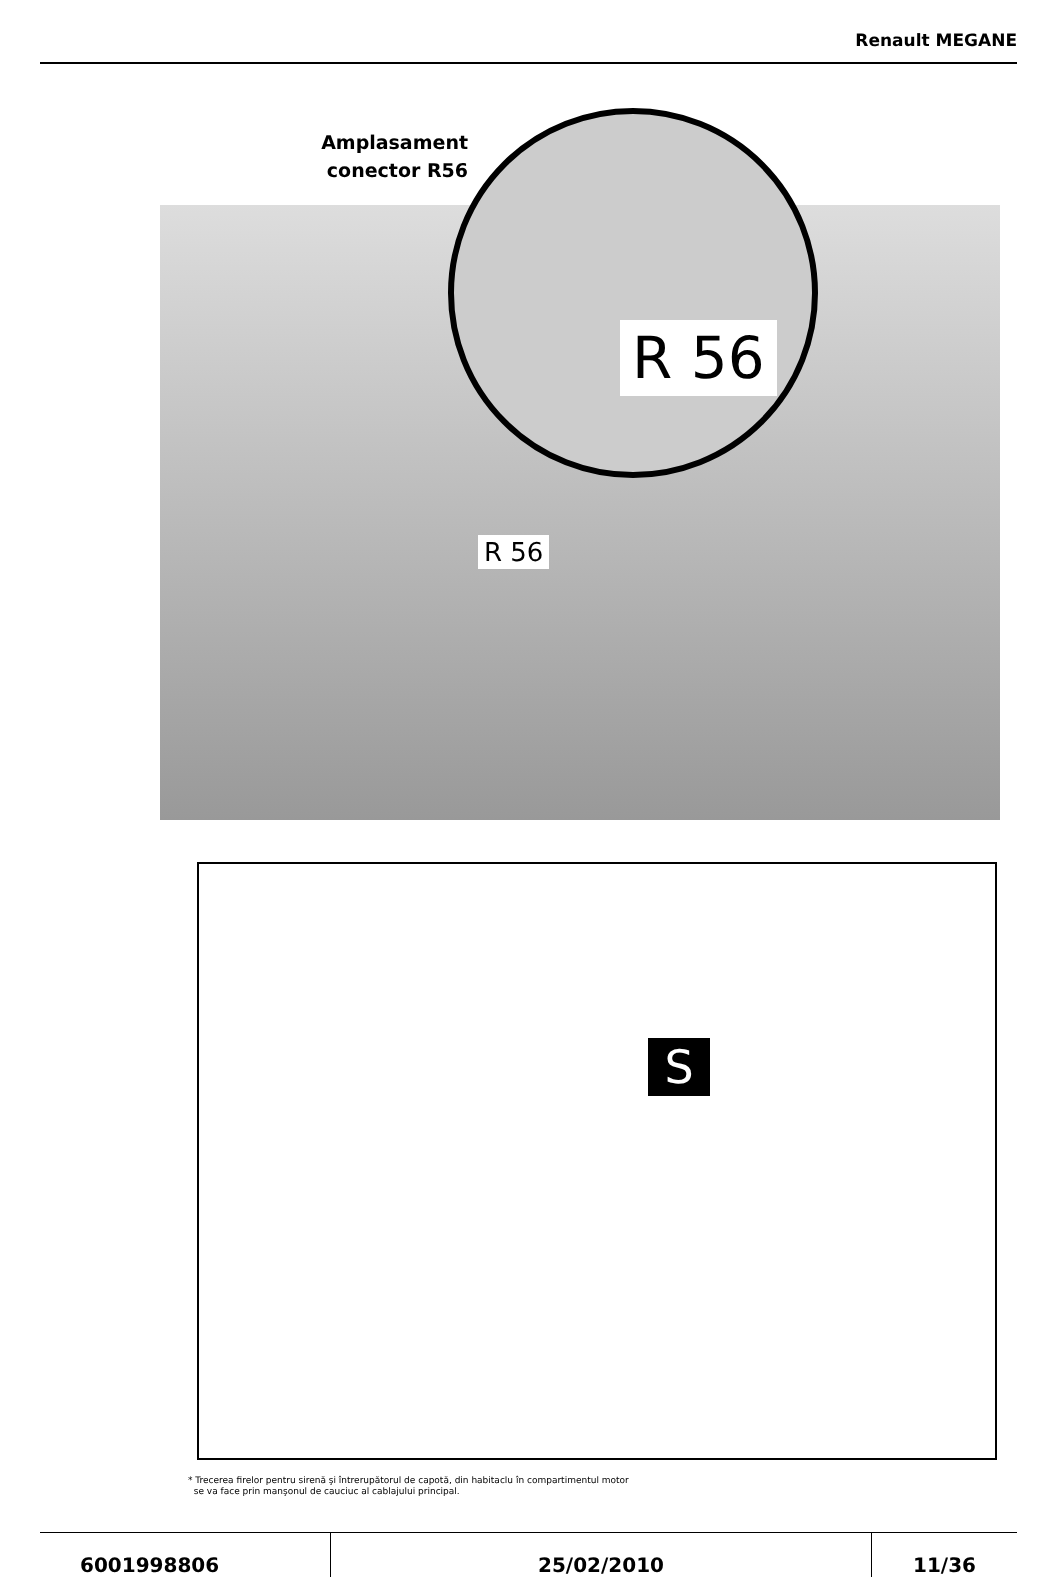Renault MEGANE
Amplasament
conector R56
R 56
R 56
S
* Trecerea firelor pentru sirenă şi întrerupătorul de capotă, din habitaclu în compartimentul motor
se va face prin manşonul de cauciuc al cablajului principal.
6001998806 25/02/2010 11/36